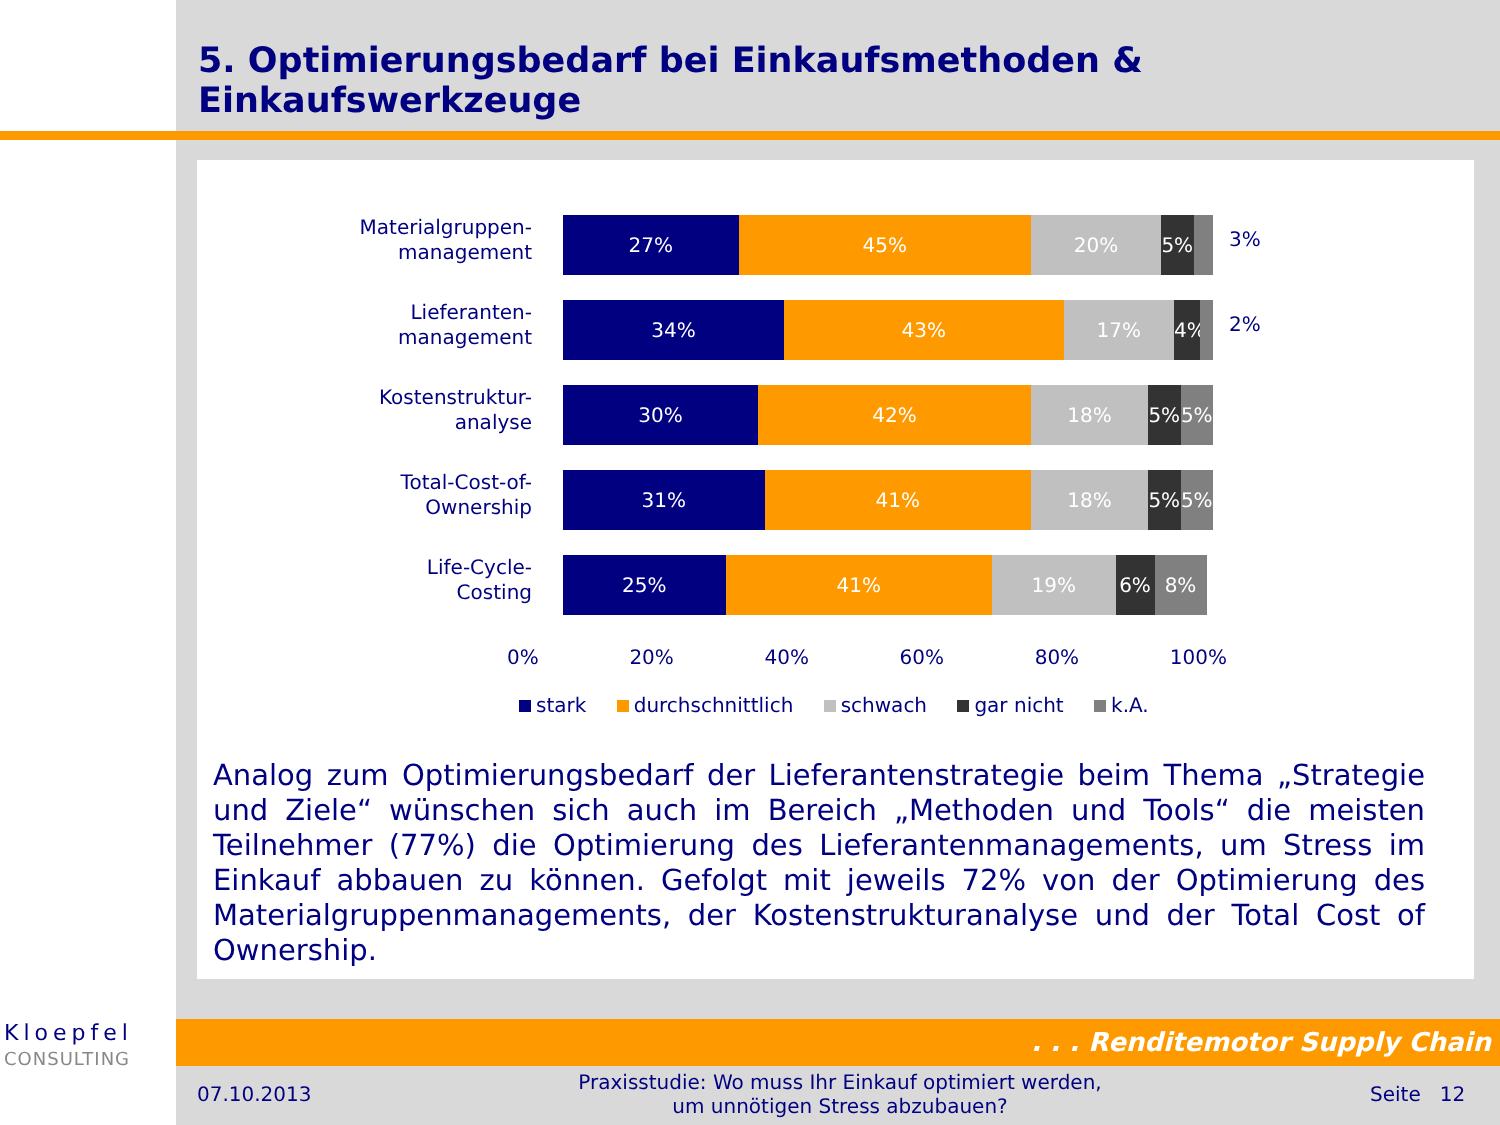5. Optimierungsbedarf bei Einkaufsmethoden & Einkaufswerkzeuge
Materialgruppen-
management
27% 45% 20% 5%
3%
Lieferanten-
management
34% 43% 17% 4%
2%
Kostenstruktur-
analyse
30% 42% 18% 5% 5%
Total-Cost-of-
Ownership
31% 41% 18% 5% 5%
Life-Cycle-
Costing
25% 41% 19% 6% 8%
0% 20% 40% 60% 80% 100%
stark durchschnittlich schwach gar nicht k.A.
Analog zum Optimierungsbedarf der Lieferantenstrategie beim Thema „Strategie und Ziele“ wünschen sich auch im Bereich „Methoden und Tools“ die meisten Teilnehmer (77%) die Optimierung des Lieferantenmanagements, um Stress im Einkauf abbauen zu können. Gefolgt mit jeweils 72% von der Optimierung des Materialgruppenmanagements, der Kostenstrukturanalyse und der Total Cost of Ownership.
Kloepfel
CONSULTING
. . . Renditemotor Supply Chain
07.10.2013
Praxisstudie: Wo muss Ihr Einkauf optimiert werden, um unnötigen Stress abzubauen?
Seite 12